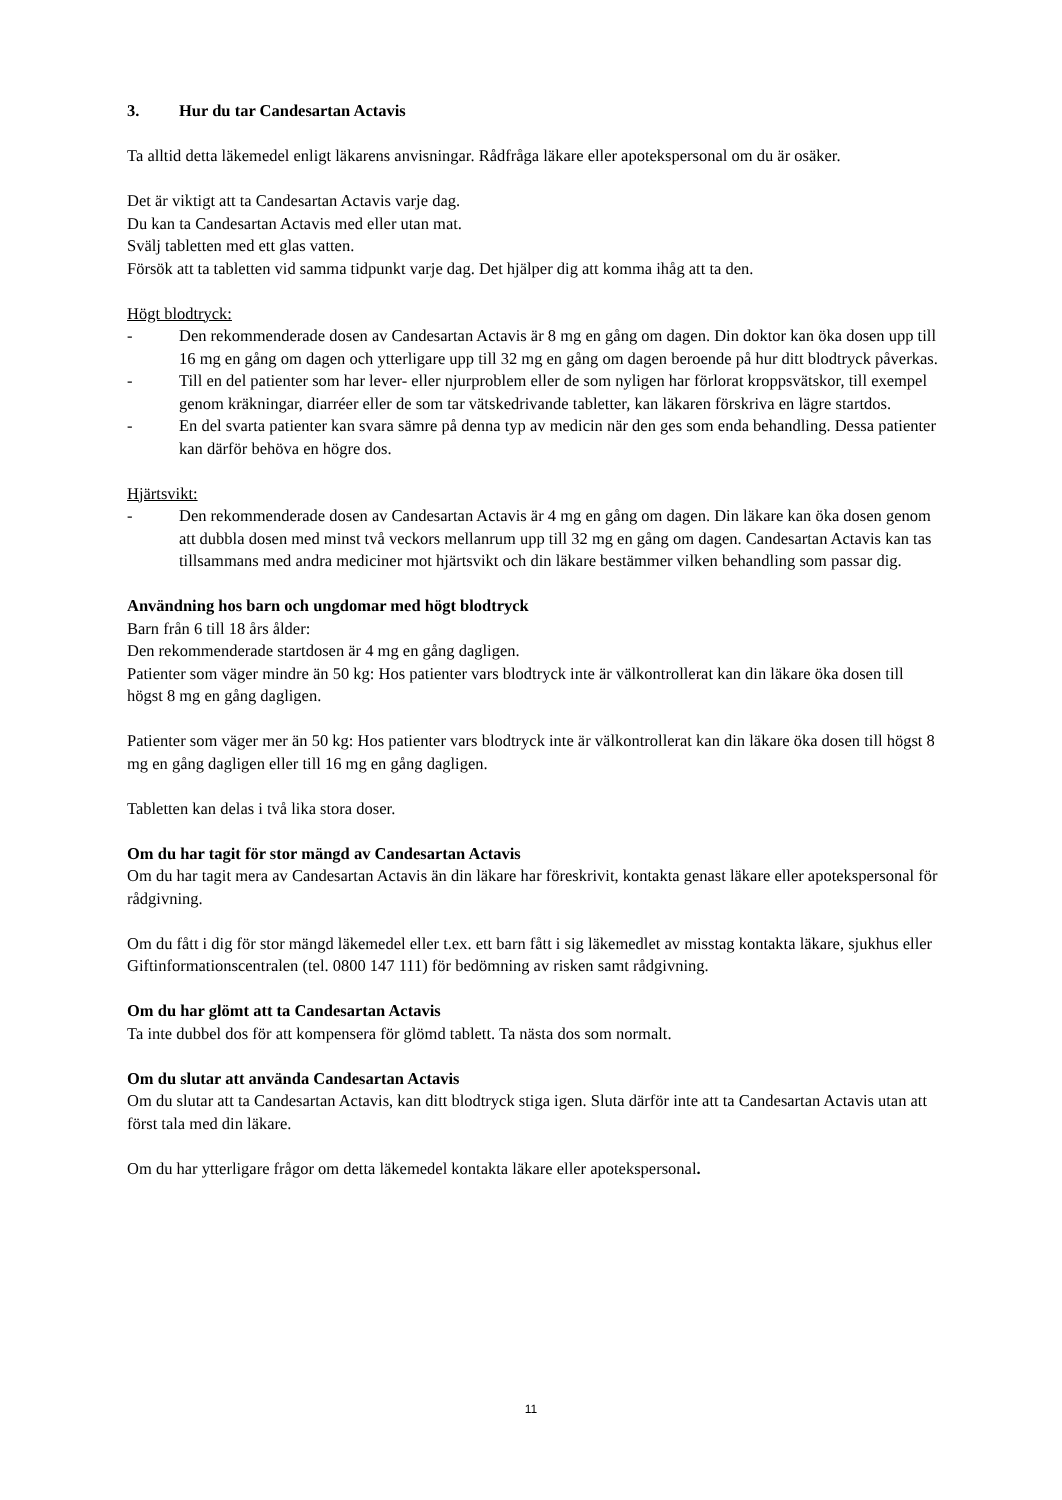3. Hur du tar Candesartan Actavis
Ta alltid detta läkemedel enligt läkarens anvisningar. Rådfråga läkare eller apotekspersonal om du är osäker.
Det är viktigt att ta Candesartan Actavis varje dag.
Du kan ta Candesartan Actavis med eller utan mat.
Svälj tabletten med ett glas vatten.
Försök att ta tabletten vid samma tidpunkt varje dag. Det hjälper dig att komma ihåg att ta den.
Högt blodtryck:
- Den rekommenderade dosen av Candesartan Actavis är 8 mg en gång om dagen. Din doktor kan öka dosen upp till 16 mg en gång om dagen och ytterligare upp till 32 mg en gång om dagen beroende på hur ditt blodtryck påverkas.
- Till en del patienter som har lever- eller njurproblem eller de som nyligen har förlorat kroppsvätskor, till exempel genom kräkningar, diarréer eller de som tar vätskedrivande tabletter, kan läkaren förskriva en lägre startdos.
- En del svarta patienter kan svara sämre på denna typ av medicin när den ges som enda behandling. Dessa patienter kan därför behöva en högre dos.
Hjärtsvikt:
- Den rekommenderade dosen av Candesartan Actavis är 4 mg en gång om dagen. Din läkare kan öka dosen genom att dubbla dosen med minst två veckors mellanrum upp till 32 mg en gång om dagen. Candesartan Actavis kan tas tillsammans med andra mediciner mot hjärtsvikt och din läkare bestämmer vilken behandling som passar dig.
Användning hos barn och ungdomar med högt blodtryck
Barn från 6 till 18 års ålder:
Den rekommenderade startdosen är 4 mg en gång dagligen.
Patienter som väger mindre än 50 kg: Hos patienter vars blodtryck inte är välkontrollerat kan din läkare öka dosen till högst 8 mg en gång dagligen.
Patienter som väger mer än 50 kg: Hos patienter vars blodtryck inte är välkontrollerat kan din läkare öka dosen till högst 8 mg en gång dagligen eller till 16 mg en gång dagligen.
Tabletten kan delas i två lika stora doser.
Om du har tagit för stor mängd av Candesartan Actavis
Om du har tagit mera av Candesartan Actavis än din läkare har föreskrivit, kontakta genast läkare eller apotekspersonal för rådgivning.
Om du fått i dig för stor mängd läkemedel eller t.ex. ett barn fått i sig läkemedlet av misstag kontakta läkare, sjukhus eller Giftinformationscentralen (tel. 0800 147 111) för bedömning av risken samt rådgivning.
Om du har glömt att ta Candesartan Actavis
Ta inte dubbel dos för att kompensera för glömd tablett. Ta nästa dos som normalt.
Om du slutar att använda Candesartan Actavis
Om du slutar att ta Candesartan Actavis, kan ditt blodtryck stiga igen. Sluta därför inte att ta Candesartan Actavis utan att först tala med din läkare.
Om du har ytterligare frågor om detta läkemedel kontakta läkare eller apotekspersonal.
11